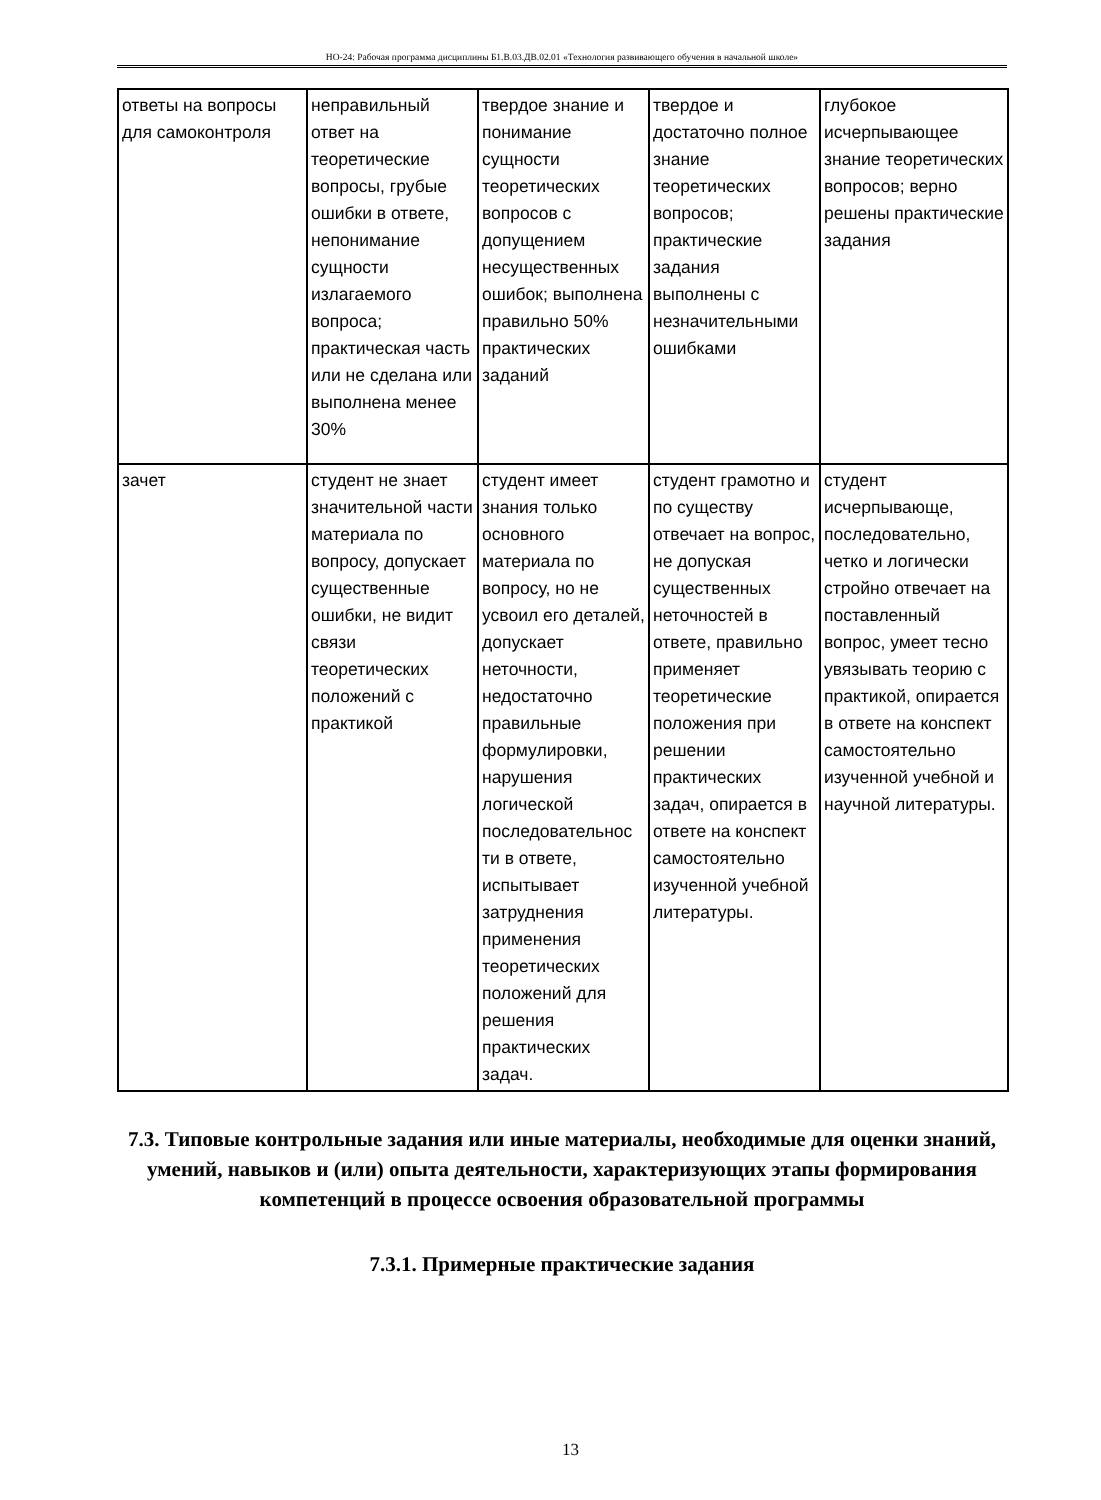НО-24: Рабочая программа дисциплины Б1.В.03.ДВ.02.01 «Технология развивающего обучения в начальной школе»
| ответы на вопросы для самоконтроля | неправильный ответ на теоретические вопросы, грубые ошибки в ответе, непонимание сущности излагаемого вопроса; практическая часть или не сделана или выполнена менее 30% | твердое знание и понимание сущности теоретических вопросов с допущением несущественных ошибок; выполнена правильно 50% практических заданий | твердое и достаточно полное знание теоретических вопросов; практические задания выполнены с незначительными ошибками | глубокое исчерпывающее знание теоретических вопросов; верно решены практические задания |
| зачет | студент не знает значительной части материала по вопросу, допускает существенные ошибки, не видит связи теоретических положений с практикой | студент имеет знания только основного материала по вопросу, но не усвоил его деталей, допускает неточности, недостаточно правильные формулировки, нарушения логической последовательнос ти в ответе, испытывает затруднения применения теоретических положений для решения практических задач. | студент грамотно и по существу отвечает на вопрос, не допуская существенных неточностей в ответе, правильно применяет теоретические положения при решении практических задач, опирается в ответе на конспект самостоятельно изученной учебной литературы. | студент исчерпывающе, последовательно, четко и логически стройно отвечает на поставленный вопрос, умеет тесно увязывать теорию с практикой, опирается в ответе на конспект самостоятельно изученной учебной и научной литературы. |
7.3. Типовые контрольные задания или иные материалы, необходимые для оценки знаний, умений, навыков и (или) опыта деятельности, характеризующих этапы формирования компетенций в процессе освоения образовательной программы
7.3.1. Примерные практические задания
13